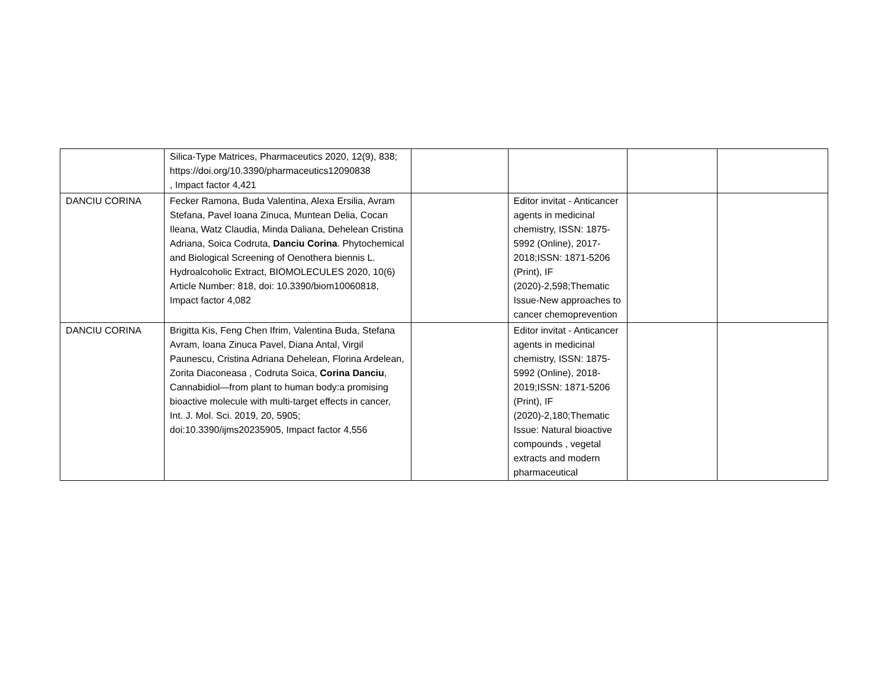| | Silica-Type Matrices, Pharmaceutics 2020, 12(9), 838; https://doi.org/10.3390/pharmaceutics12090838 , Impact factor 4,421 | | | | |
| DANCIU CORINA | Fecker Ramona, Buda Valentina, Alexa Ersilia, Avram Stefana, Pavel Ioana Zinuca, Muntean Delia, Cocan Ileana, Watz Claudia, Minda Daliana, Dehelean Cristina Adriana, Soica Codruta, Danciu Corina . Phytochemical and Biological Screening of Oenothera biennis L. Hydroalcoholic Extract, BIOMOLECULES 2020, 10(6) Article Number: 818, doi: 10.3390/biom10060818, Impact factor 4,082 | | Editor invitat - Anticancer agents in medicinal chemistry, ISSN: 1875-5992 (Online), 2017-2018;ISSN: 1871-5206 (Print), IF (2020)-2,598;Thematic Issue-New approaches to cancer chemoprevention | | |
| DANCIU CORINA | Brigitta Kis, Feng Chen Ifrim, Valentina Buda, Stefana Avram, Ioana Zinuca Pavel, Diana Antal, Virgil Paunescu, Cristina Adriana Dehelean, Florina Ardelean, Zorita Diaconeasa , Codruta Soica, Corina Danciu , Cannabidiol—from plant to human body:a promising bioactive molecule with multi-target effects in cancer, Int. J. Mol. Sci. 2019, 20, 5905; doi:10.3390/ijms20235905, Impact factor 4,556 | | Editor invitat - Anticancer agents in medicinal chemistry, ISSN: 1875-5992 (Online), 2018-2019;ISSN: 1871-5206 (Print), IF (2020)-2,180;Thematic Issue: Natural bioactive compounds , vegetal extracts and modern pharmaceutical | | |